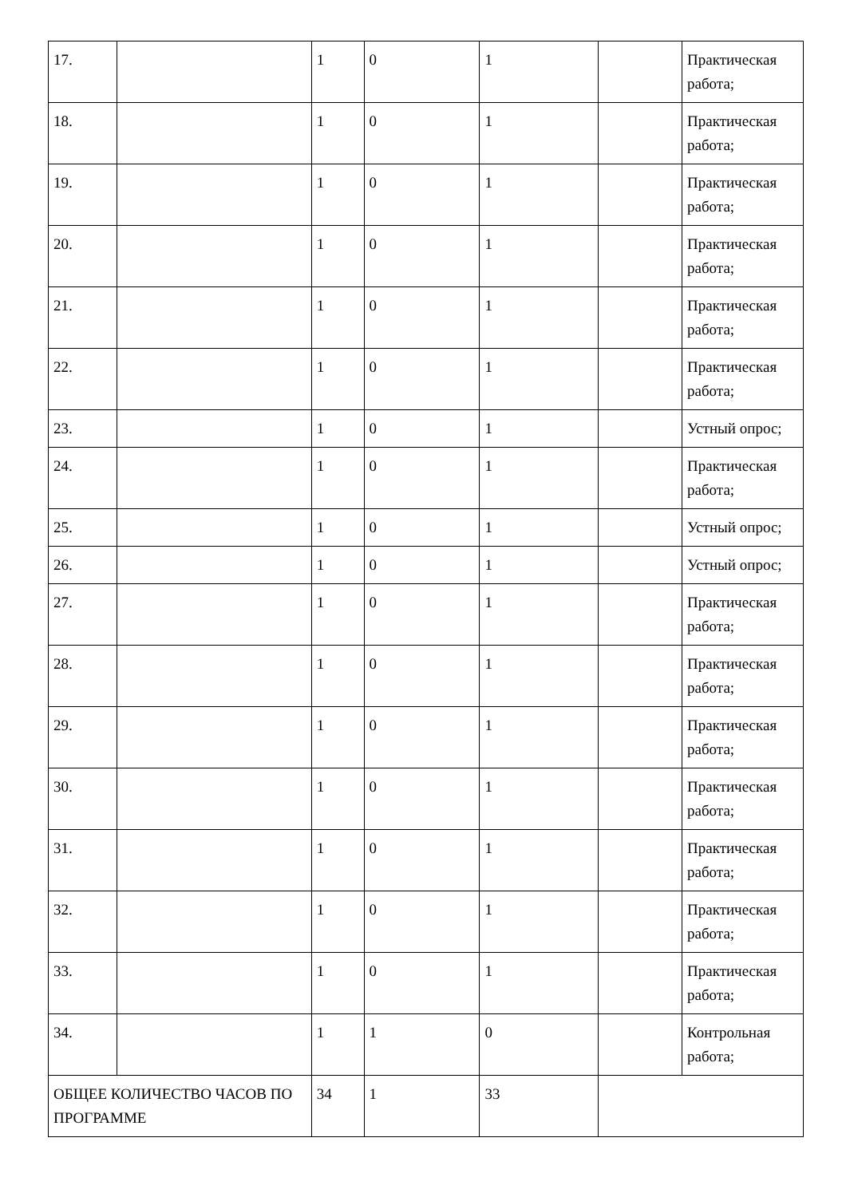| 17. | | 1 | 0 | 1 | | Практическая работа; |
| 18. | | 1 | 0 | 1 | | Практическая работа; |
| 19. | | 1 | 0 | 1 | | Практическая работа; |
| 20. | | 1 | 0 | 1 | | Практическая работа; |
| 21. | | 1 | 0 | 1 | | Практическая работа; |
| 22. | | 1 | 0 | 1 | | Практическая работа; |
| 23. | | 1 | 0 | 1 | | Устный опрос; |
| 24. | | 1 | 0 | 1 | | Практическая работа; |
| 25. | | 1 | 0 | 1 | | Устный опрос; |
| 26. | | 1 | 0 | 1 | | Устный опрос; |
| 27. | | 1 | 0 | 1 | | Практическая работа; |
| 28. | | 1 | 0 | 1 | | Практическая работа; |
| 29. | | 1 | 0 | 1 | | Практическая работа; |
| 30. | | 1 | 0 | 1 | | Практическая работа; |
| 31. | | 1 | 0 | 1 | | Практическая работа; |
| 32. | | 1 | 0 | 1 | | Практическая работа; |
| 33. | | 1 | 0 | 1 | | Практическая работа; |
| 34. | | 1 | 1 | 0 | | Контрольная работа; |
| ОБЩЕЕ КОЛИЧЕСТВО ЧАСОВ ПО ПРОГРАММЕ | | 34 | 1 | 33 | | |